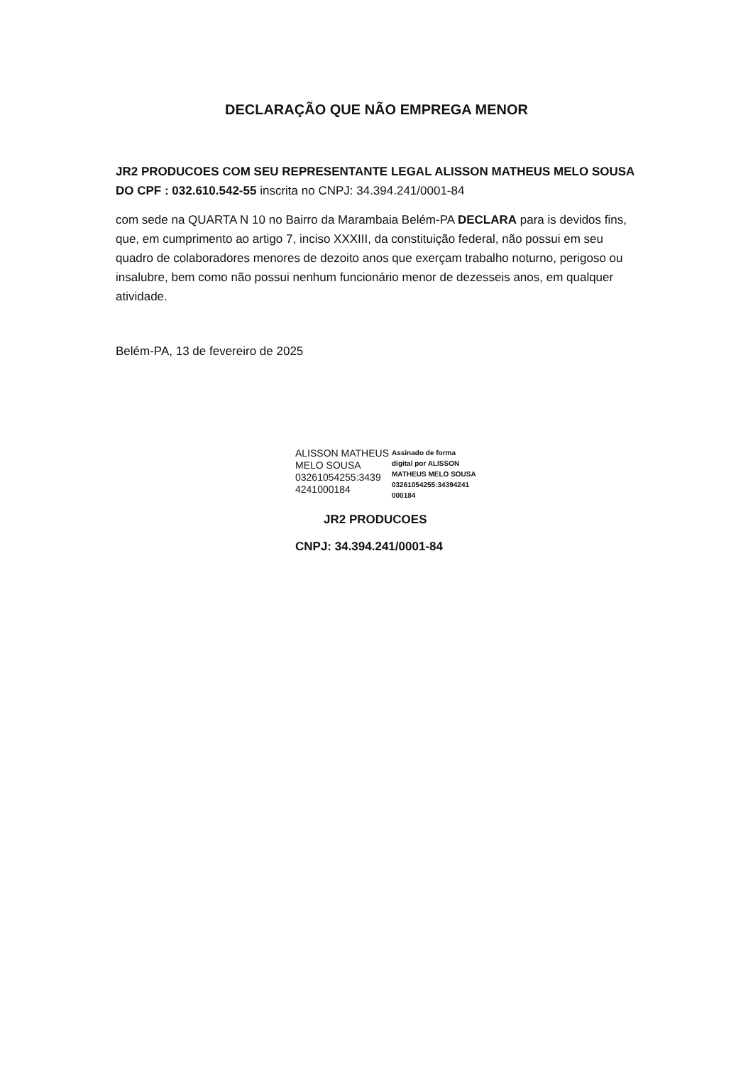DECLARAÇÃO QUE NÃO EMPREGA MENOR
JR2 PRODUCOES COM SEU REPRESENTANTE LEGAL ALISSON MATHEUS MELO SOUSA DO CPF : 032.610.542-55 inscrita no CNPJ: 34.394.241/0001-84
com sede na QUARTA N 10 no Bairro da Marambaia Belém-PA DECLARA para is devidos fins, que, em cumprimento ao artigo 7, inciso XXXIII, da constituição federal, não possui em seu quadro de colaboradores menores de dezoito anos que exerçam trabalho noturno, perigoso ou insalubre, bem como não possui nenhum funcionário menor de dezesseis anos, em qualquer atividade.
Belém-PA, 13 de fevereiro de 2025
ALISSON MATHEUS
MELO SOUSA
03261054255:3439
4241000184
Assinado de forma
digital por ALISSON
MATHEUS MELO SOUSA
03261054255:34394241
000184
JR2 PRODUCOES
CNPJ: 34.394.241/0001-84